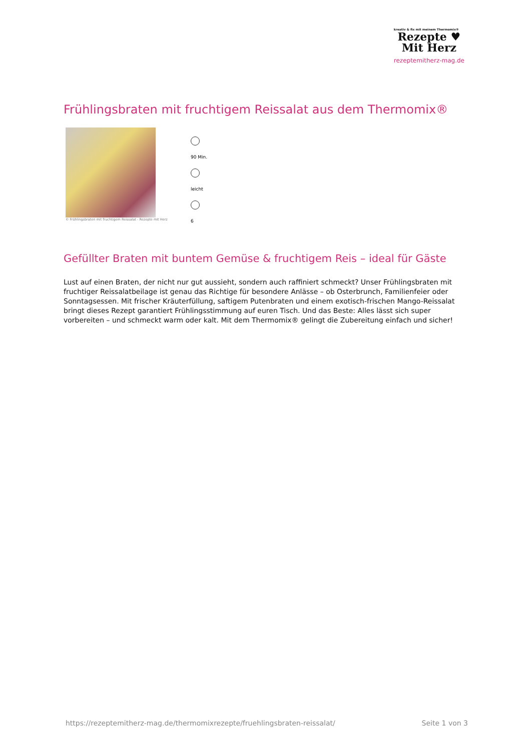kreativ & fix mit meinem Thermomix®
Rezepte ♥
Mit Herz
rezeptemitherz-mag.de
Frühlingsbraten mit fruchtigem Reissalat aus dem Thermomix®
© Frühlingsbraten mit fruchtigem Reissalat - Rezepte mit Herz
90 Min.
leicht
6
Gefüllter Braten mit buntem Gemüse & fruchtigem Reis – ideal für Gäste
Lust auf einen Braten, der nicht nur gut aussieht, sondern auch raffiniert schmeckt? Unser Frühlingsbraten mit fruchtiger Reissalatbeilage ist genau das Richtige für besondere Anlässe – ob Osterbrunch, Familienfeier oder Sonntagsessen. Mit frischer Kräuterfüllung, saftigem Putenbraten und einem exotisch-frischen Mango-Reissalat bringt dieses Rezept garantiert Frühlingsstimmung auf euren Tisch. Und das Beste: Alles lässt sich super vorbereiten – und schmeckt warm oder kalt. Mit dem Thermomix® gelingt die Zubereitung einfach und sicher!
https://rezeptemitherz-mag.de/thermomixrezepte/fruehlingsbraten-reissalat/ Seite 1 von 3